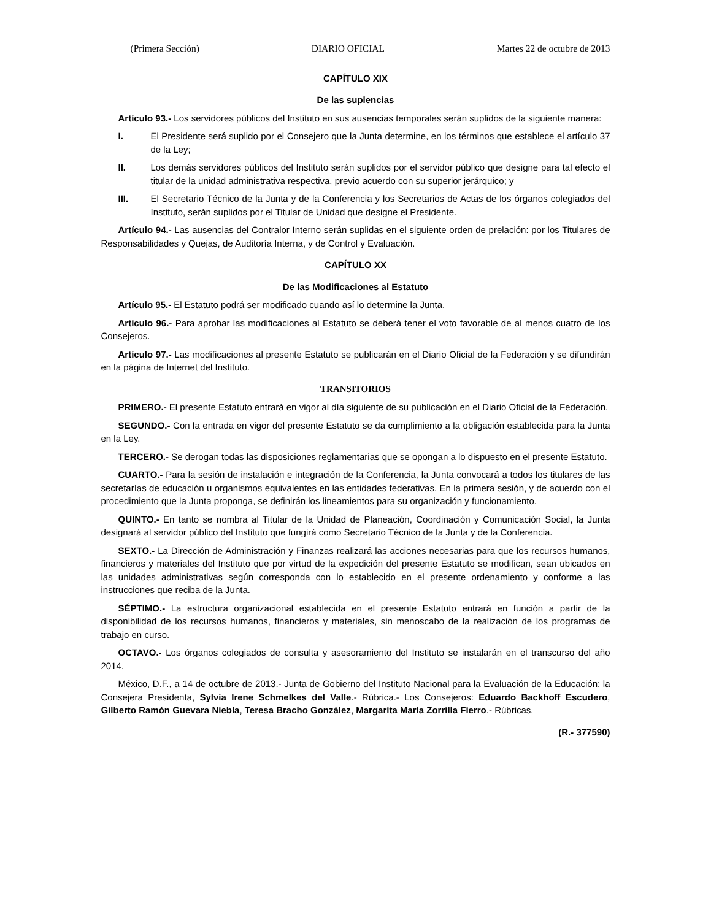(Primera Sección) DIARIO OFICIAL Martes 22 de octubre de 2013
CAPÍTULO XIX
De las suplencias
Artículo 93.- Los servidores públicos del Instituto en sus ausencias temporales serán suplidos de la siguiente manera:
I. El Presidente será suplido por el Consejero que la Junta determine, en los términos que establece el artículo 37 de la Ley;
II. Los demás servidores públicos del Instituto serán suplidos por el servidor público que designe para tal efecto el titular de la unidad administrativa respectiva, previo acuerdo con su superior jerárquico; y
III. El Secretario Técnico de la Junta y de la Conferencia y los Secretarios de Actas de los órganos colegiados del Instituto, serán suplidos por el Titular de Unidad que designe el Presidente.
Artículo 94.- Las ausencias del Contralor Interno serán suplidas en el siguiente orden de prelación: por los Titulares de Responsabilidades y Quejas, de Auditoría Interna, y de Control y Evaluación.
CAPÍTULO XX
De las Modificaciones al Estatuto
Artículo 95.- El Estatuto podrá ser modificado cuando así lo determine la Junta.
Artículo 96.- Para aprobar las modificaciones al Estatuto se deberá tener el voto favorable de al menos cuatro de los Consejeros.
Artículo 97.- Las modificaciones al presente Estatuto se publicarán en el Diario Oficial de la Federación y se difundirán en la página de Internet del Instituto.
TRANSITORIOS
PRIMERO.- El presente Estatuto entrará en vigor al día siguiente de su publicación en el Diario Oficial de la Federación.
SEGUNDO.- Con la entrada en vigor del presente Estatuto se da cumplimiento a la obligación establecida para la Junta en la Ley.
TERCERO.- Se derogan todas las disposiciones reglamentarias que se opongan a lo dispuesto en el presente Estatuto.
CUARTO.- Para la sesión de instalación e integración de la Conferencia, la Junta convocará a todos los titulares de las secretarías de educación u organismos equivalentes en las entidades federativas. En la primera sesión, y de acuerdo con el procedimiento que la Junta proponga, se definirán los lineamientos para su organización y funcionamiento.
QUINTO.- En tanto se nombra al Titular de la Unidad de Planeación, Coordinación y Comunicación Social, la Junta designará al servidor público del Instituto que fungirá como Secretario Técnico de la Junta y de la Conferencia.
SEXTO.- La Dirección de Administración y Finanzas realizará las acciones necesarias para que los recursos humanos, financieros y materiales del Instituto que por virtud de la expedición del presente Estatuto se modifican, sean ubicados en las unidades administrativas según corresponda con lo establecido en el presente ordenamiento y conforme a las instrucciones que reciba de la Junta.
SÉPTIMO.- La estructura organizacional establecida en el presente Estatuto entrará en función a partir de la disponibilidad de los recursos humanos, financieros y materiales, sin menoscabo de la realización de los programas de trabajo en curso.
OCTAVO.- Los órganos colegiados de consulta y asesoramiento del Instituto se instalarán en el transcurso del año 2014.
México, D.F., a 14 de octubre de 2013.- Junta de Gobierno del Instituto Nacional para la Evaluación de la Educación: la Consejera Presidenta, Sylvia Irene Schmelkes del Valle.- Rúbrica.- Los Consejeros: Eduardo Backhoff Escudero, Gilberto Ramón Guevara Niebla, Teresa Bracho González, Margarita María Zorrilla Fierro.- Rúbricas.
(R.- 377590)